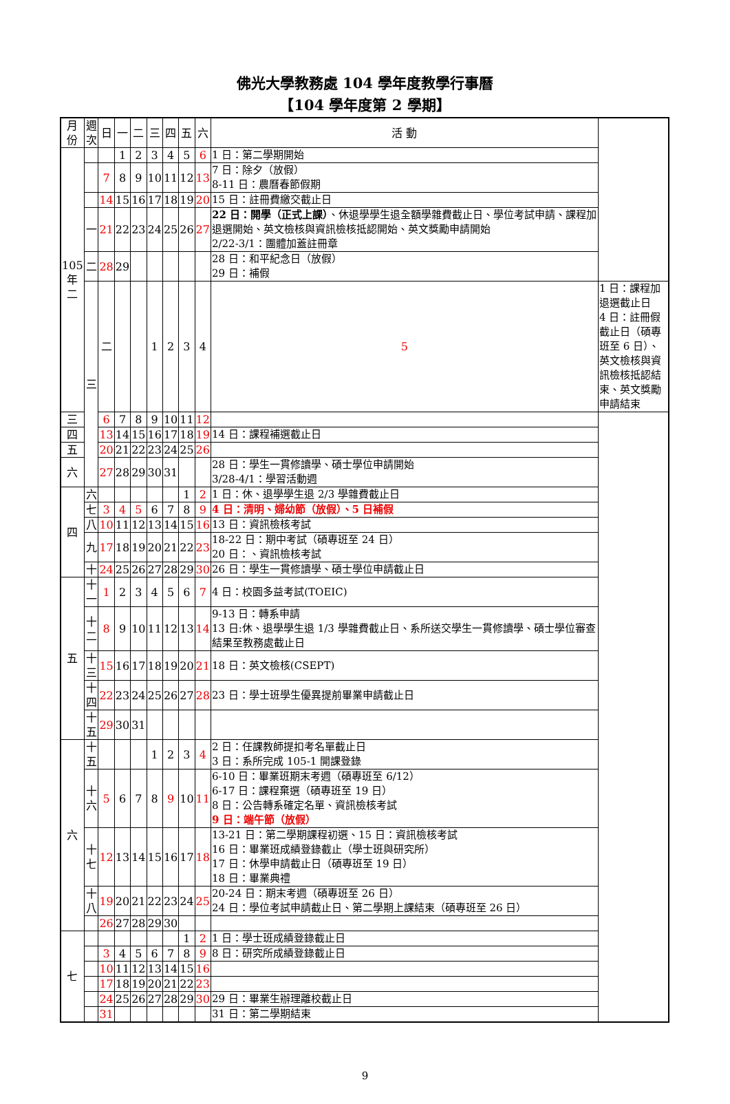佛光大學教務處 104 學年度教學行事曆
【104 學年度第 2 學期】
| 月份 | 週次 | 日 | 一 | 二 | 三 | 四 | 五 | 六 | 活 動 | |
| --- | --- | --- | --- | --- | --- | --- | --- | --- | --- | --- |
| 105 年 二 | | | 1 | 2 | 3 | 4 | 5 | 6 | 1 日：第二學期開始 | |
| | | 7 | 8 | 9 | 10 | 11 | 12 | 13 | 7 日：除夕（放假） 8-11 日：農曆春節假期 | |
| | | 14 | 15 | 16 | 17 | 18 | 19 | 20 | 15 日：註冊費繳交截止日 | |
| | 一 | 21 | 22 | 23 | 24 | 25 | 26 | 27 | 22 日：開學（正式上課） 、休退學學生退全額學雜費截止日、學位考試申請、課程加退選開始、英文檢核與資訊檢核抵認開始、英文獎勵申請開始 2/22-3/1：團體加蓋註冊章 | |
| | 二 | 28 | 29 | | | | | | 28 日：和平紀念日（放假） 29 日：補假 | |
| | 三 | 二 | | | 1 | 2 | 3 | 4 | 5 | 1 日：課程加退選截止日 4 日：註冊假截止日（碩專班至 6 日）、英文檢核與資訊檢核抵認結束、英文獎勵申請結束 |
| 三 | | 6 | 7 | 8 | 9 | 10 | 11 | 12 | | |
| 四 | | 13 | 14 | 15 | 16 | 17 | 18 | 19 | 14 日：課程補選截止日 | |
| 五 | | 20 | 21 | 22 | 23 | 24 | 25 | 26 | | |
| 六 | | 27 | 28 | 29 | 30 | 31 | | | 28 日：學生一貫修讀學、碩士學位申請開始 3/28-4/1：學習活動週 | |
| 四 | 六 | | | | | | 1 | 2 | 1 日：休、退學學生退 2/3 學雜費截止日 | |
| | 七 | 3 | 4 | 5 | 6 | 7 | 8 | 9 | 4 日：清明、婦幼節（放假）、5 日補假 | |
| | 八 | 10 | 11 | 12 | 13 | 14 | 15 | 16 | 13 日：資訊檢核考試 | |
| | 九 | 17 | 18 | 19 | 20 | 21 | 22 | 23 | 18-22 日：期中考試（碩專班至 24 日） 20 日：、資訊檢核考試 | |
| | 十 | 24 | 25 | 26 | 27 | 28 | 29 | 30 | 26 日：學生一貫修讀學、碩士學位申請截止日 | |
| 五 | 十一 | 1 | 2 | 3 | 4 | 5 | 6 | 7 | 4 日：校園多益考試(TOEIC) | |
| | 十二 | 8 | 9 | 10 | 11 | 12 | 13 | 14 | 9-13 日：轉系申請 13 日:休、退學學生退 1/3 學雜費截止日、系所送交學生一貫修讀學、碩士學位審查結果至教務處截止日 | |
| | 十三 | 15 | 16 | 17 | 18 | 19 | 20 | 21 | 18 日：英文檢核(CSEPT) | |
| | 十四 | 22 | 23 | 24 | 25 | 26 | 27 | 28 | 23 日：學士班學生優異提前畢業申請截止日 | |
| | 十五 | 29 | 30 | 31 | | | | | | |
| 六 | 十五 | | | | 1 | 2 | 3 | 4 | 2 日：任課教師提扣考名單截止日 3 日：系所完成 105-1 開課登錄 | |
| | 十六 | 5 | 6 | 7 | 8 | 9 | 10 | 11 | 6-10 日：畢業班期末考週（碩專班至 6/12） 6-17 日：課程棄選（碩專班至 19 日） 8 日：公告轉系確定名單、資訊檢核考試 9 日：端午節（放假） | |
| | 十七 | 12 | 13 | 14 | 15 | 16 | 17 | 18 | 13-21 日：第二學期課程初選、15 日：資訊檢核考試 16 日：畢業班成績登錄截止（學士班與研究所） 17 日：休學申請截止日（碩專班至 19 日） 18 日：畢業典禮 | |
| | 十八 | 19 | 20 | 21 | 22 | 23 | 24 | 25 | 20-24 日：期末考週（碩專班至 26 日） 24 日：學位考試申請截止日、第二學期上課結束（碩專班至 26 日） | |
| | | 26 | 27 | 28 | 29 | 30 | | | | |
| 七 | | | | | | | 1 | 2 | 1 日：學士班成績登錄截止日 | |
| | | 3 | 4 | 5 | 6 | 7 | 8 | 9 | 8 日：研究所成績登錄截止日 | |
| | | 10 | 11 | 12 | 13 | 14 | 15 | 16 | | |
| | | 17 | 18 | 19 | 20 | 21 | 22 | 23 | | |
| | | 24 | 25 | 26 | 27 | 28 | 29 | 30 | 29 日：畢業生辦理離校截止日 | |
| | | 31 | | | | | | | 31 日：第二學期結束 | |
9